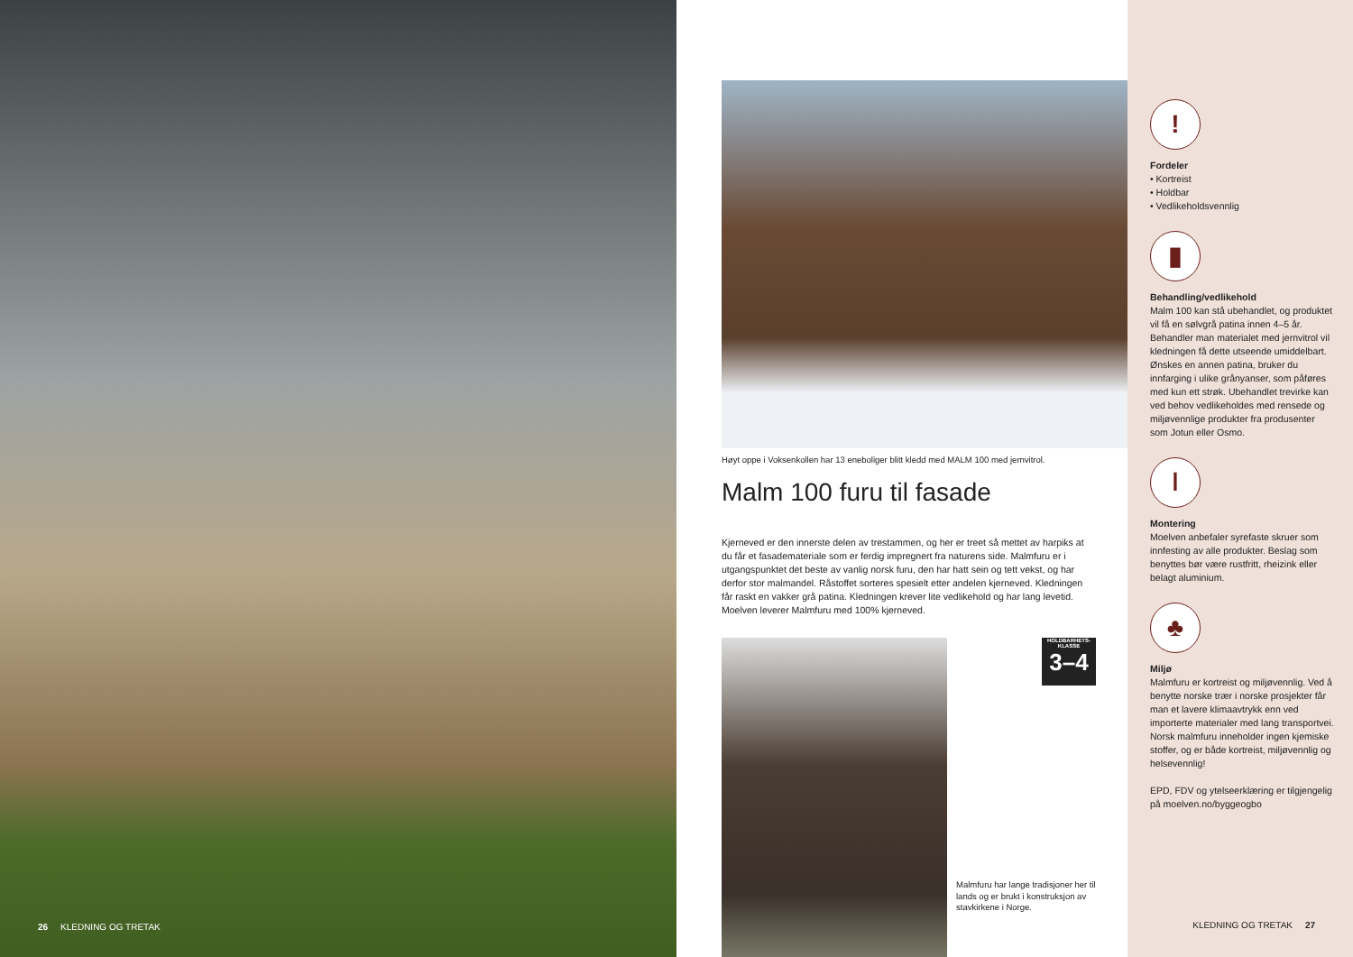26 KLEDNING OG TRETAK
Høyt oppe i Voksenkollen har 13 eneboliger blitt kledd med MALM 100 med jernvitrol.
Malm 100 furu til fasade
Kjerneved er den innerste delen av trestammen, og her er treet så mettet av harpiks at du får et fasademateriale som er ferdig impregnert fra naturens side. Malmfuru er i utgangspunktet det beste av vanlig norsk furu, den har hatt sein og tett vekst, og har derfor stor malmandel. Råstoffet sorteres spesielt etter andelen kjerneved. Kledningen får raskt en vakker grå patina. Kledningen krever lite vedlikehold og har lang levetid. Moelven leverer Malmfuru med 100% kjerneved.
HOLDBARHETS-
KLASSE
3–4
Malmfuru har lange tradisjoner her til lands og er brukt i konstruksjon av stavkirkene i Norge.
!
Fordeler
• Kortreist
• Holdbar
• Vedlikeholdsvennlig
▮
Behandling/vedlikehold
Malm 100 kan stå ubehandlet, og produktet vil få en sølvgrå patina innen 4–5 år. Behandler man materialet med jernvitrol vil kledningen få dette utseende umiddelbart. Ønskes en annen patina, bruker du innfarging i ulike grånyanser, som påføres med kun ett strøk. Ubehandlet trevirke kan ved behov vedlikeholdes med rensede og miljøvennlige produkter fra produsenter som Jotun eller Osmo.
ǀ
Montering
Moelven anbefaler syrefaste skruer som innfesting av alle produkter. Beslag som benyttes bør være rustfritt, rheizink eller belagt aluminium.
♣
Miljø
Malmfuru er kortreist og miljøvennlig. Ved å benytte norske trær i norske prosjekter får man et lavere klimaavtrykk enn ved importerte materialer med lang transportvei. Norsk malmfuru inneholder ingen kjemiske stoffer, og er både kortreist, miljøvennlig og helsevennlig!
EPD, FDV og ytelseerklæring er tilgjengelig på moelven.no/byggeogbo
KLEDNING OG TRETAK 27